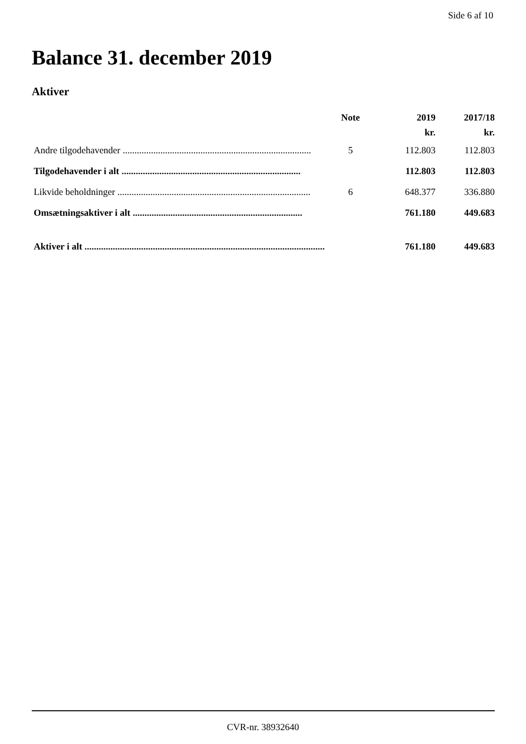Side 6 af 10
Balance 31. december 2019
Aktiver
| | Note | 2019 | 2017/18 |
| --- | --- | --- | --- |
| | | kr. | kr. |
| Andre tilgodehavender ................................................................................ | 5 | 112.803 | 112.803 |
| Tilgodehavender i alt ............................................................................ | | 112.803 | 112.803 |
| Likvide beholdninger .................................................................................. | 6 | 648.377 | 336.880 |
| Omsætningsaktiver i alt ........................................................................ | | 761.180 | 449.683 |
| Aktiver i alt ...................................................................................................... | | 761.180 | 449.683 |
CVR-nr. 38932640